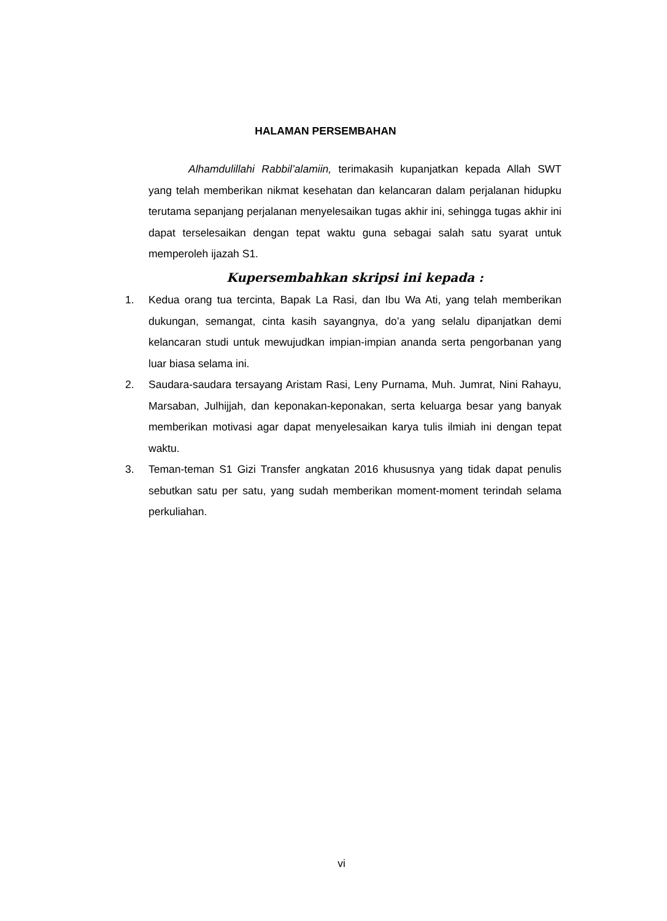HALAMAN PERSEMBAHAN
Alhamdulillahi Rabbil’alamiin, terimakasih kupanjatkan kepada Allah SWT yang telah memberikan nikmat kesehatan dan kelancaran dalam perjalanan hidupku terutama sepanjang perjalanan menyelesaikan tugas akhir ini, sehingga tugas akhir ini dapat terselesaikan dengan tepat waktu guna sebagai salah satu syarat untuk memperoleh ijazah S1.
Kupersembahkan skripsi ini kepada :
1. Kedua orang tua tercinta, Bapak La Rasi, dan Ibu Wa Ati, yang telah memberikan dukungan, semangat, cinta kasih sayangnya, do’a yang selalu dipanjatkan demi kelancaran studi untuk mewujudkan impian-impian ananda serta pengorbanan yang luar biasa selama ini.
2. Saudara-saudara tersayang Aristam Rasi, Leny Purnama, Muh. Jumrat, Nini Rahayu, Marsaban, Julhijjah, dan keponakan-keponakan, serta keluarga besar yang banyak memberikan motivasi agar dapat menyelesaikan karya tulis ilmiah ini dengan tepat waktu.
3. Teman-teman S1 Gizi Transfer angkatan 2016 khususnya yang tidak dapat penulis sebutkan satu per satu, yang sudah memberikan moment-moment terindah selama perkuliahan.
vi